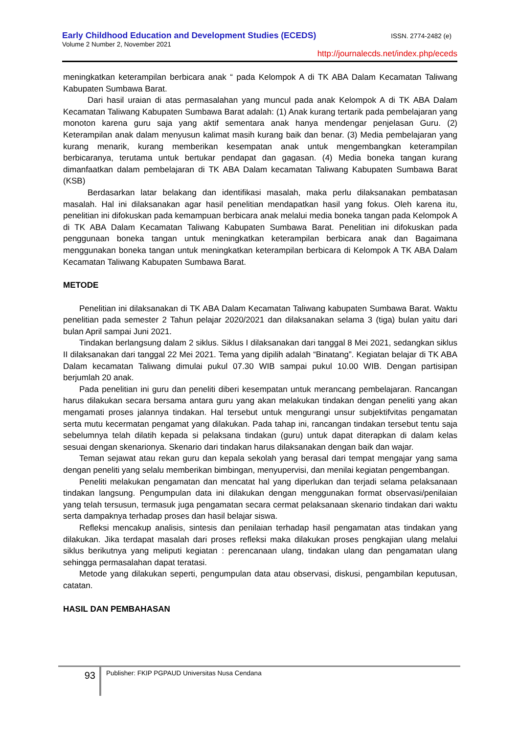Early Childhood Education and Development Studies (ECEDS) ISSN. 2774-2482 (e)
Volume 2 Number 2, November 2021
http://journalecds.net/index.php/eceds
meningkatkan keterampilan berbicara anak “ pada Kelompok A di TK ABA Dalam Kecamatan Taliwang Kabupaten Sumbawa Barat.
Dari hasil uraian di atas permasalahan yang muncul pada anak Kelompok A di TK ABA Dalam Kecamatan Taliwang Kabupaten Sumbawa Barat adalah: (1) Anak kurang tertarik pada pembelajaran yang monoton karena guru saja yang aktif sementara anak hanya mendengar penjelasan Guru. (2) Keterampilan anak dalam menyusun kalimat masih kurang baik dan benar. (3) Media pembelajaran yang kurang menarik, kurang memberikan kesempatan anak untuk mengembangkan keterampilan berbicaranya, terutama untuk bertukar pendapat dan gagasan. (4) Media boneka tangan kurang dimanfaatkan dalam pembelajaran di TK ABA Dalam kecamatan Taliwang Kabupaten Sumbawa Barat (KSB)
Berdasarkan latar belakang dan identifikasi masalah, maka perlu dilaksanakan pembatasan masalah. Hal ini dilaksanakan agar hasil penelitian mendapatkan hasil yang fokus. Oleh karena itu, penelitian ini difokuskan pada kemampuan berbicara anak melalui media boneka tangan pada Kelompok A di TK ABA Dalam Kecamatan Taliwang Kabupaten Sumbawa Barat. Penelitian ini difokuskan pada penggunaan boneka tangan untuk meningkatkan keterampilan berbicara anak dan Bagaimana menggunakan boneka tangan untuk meningkatkan keterampilan berbicara di Kelompok A TK ABA Dalam Kecamatan Taliwang Kabupaten Sumbawa Barat.
METODE
Penelitian ini dilaksanakan di TK ABA Dalam Kecamatan Taliwang kabupaten Sumbawa Barat. Waktu penelitian pada semester 2 Tahun pelajar 2020/2021 dan dilaksanakan selama 3 (tiga) bulan yaitu dari bulan April sampai Juni 2021.
Tindakan berlangsung dalam 2 siklus. Siklus I dilaksanakan dari tanggal 8 Mei 2021, sedangkan siklus II dilaksanakan dari tanggal 22 Mei 2021. Tema yang dipilih adalah “Binatang”. Kegiatan belajar di TK ABA Dalam kecamatan Taliwang dimulai pukul 07.30 WIB sampai pukul 10.00 WIB. Dengan partisipan berjumlah 20 anak.
Pada penelitian ini guru dan peneliti diberi kesempatan untuk merancang pembelajaran. Rancangan harus dilakukan secara bersama antara guru yang akan melakukan tindakan dengan peneliti yang akan mengamati proses jalannya tindakan. Hal tersebut untuk mengurangi unsur subjektifvitas pengamatan serta mutu kecermatan pengamat yang dilakukan. Pada tahap ini, rancangan tindakan tersebut tentu saja sebelumnya telah dilatih kepada si pelaksana tindakan (guru) untuk dapat diterapkan di dalam kelas sesuai dengan skenarionya. Skenario dari tindakan harus dilaksanakan dengan baik dan wajar.
Teman sejawat atau rekan guru dan kepala sekolah yang berasal dari tempat mengajar yang sama dengan peneliti yang selalu memberikan bimbingan, menyupervisi, dan menilai kegiatan pengembangan.
Peneliti melakukan pengamatan dan mencatat hal yang diperlukan dan terjadi selama pelaksanaan tindakan langsung. Pengumpulan data ini dilakukan dengan menggunakan format observasi/penilaian yang telah tersusun, termasuk juga pengamatan secara cermat pelaksanaan skenario tindakan dari waktu serta dampaknya terhadap proses dan hasil belajar siswa.
Refleksi mencakup analisis, sintesis dan penilaian terhadap hasil pengamatan atas tindakan yang dilakukan. Jika terdapat masalah dari proses refleksi maka dilakukan proses pengkajian ulang melalui siklus berikutnya yang meliputi kegiatan : perencanaan ulang, tindakan ulang dan pengamatan ulang sehingga permasalahan dapat teratasi.
Metode yang dilakukan seperti, pengumpulan data atau observasi, diskusi, pengambilan keputusan, catatan.
HASIL DAN PEMBAHASAN
93
Publisher: FKIP PGPAUD Universitas Nusa Cendana